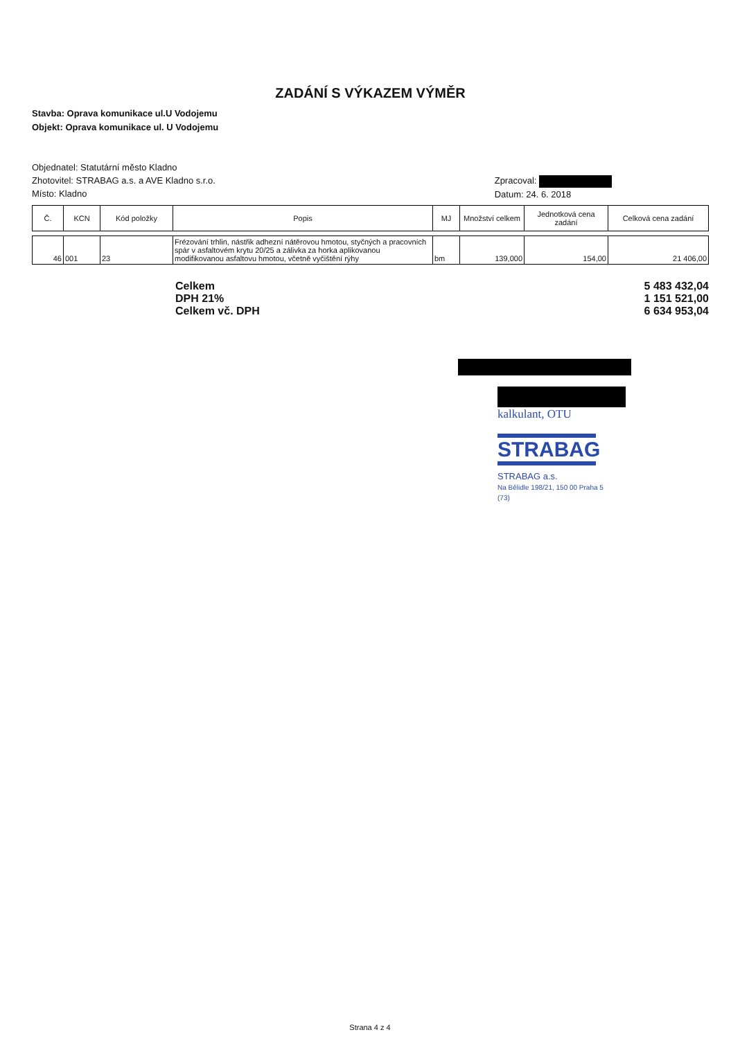ZADÁNÍ S VÝKAZEM VÝMĚR
Stavba: Oprava komunikace ul.U Vodojemu
Objekt: Oprava komunikace ul. U Vodojemu
Objednatel: Statutární město Kladno
Zhotovitel: STRABAG a.s. a AVE Kladno s.r.o.
Místo: Kladno
Zpracoval:
Datum: 24. 6. 2018
| Č. | KCN | Kód položky | Popis | MJ | Množství celkem | Jednotková cena zadání | Celková cena zadání |
| --- | --- | --- | --- | --- | --- | --- | --- |
| 46 | 001 | 23 | Frézování trhlin, nástřik adhezní nátěrovou hmotou, styčných a pracovních spár v asfaltovém krytu 20/25 a zálivka za horka aplikovanou modifikovanou asfaltovu hmotou, včetně vyčištění rýhy | bm | 139,000 | 154,00 | 21 406,00 |
Celkem
DPH 21%
Celkem vč. DPH
5 483 432,04
1 151 521,00
6 634 953,04
kalkulant, OTU
STRABAG
STRABAG a.s.
Na Bělidle 198/21, 150 00 Praha 5
(73)
Strana 4 z 4